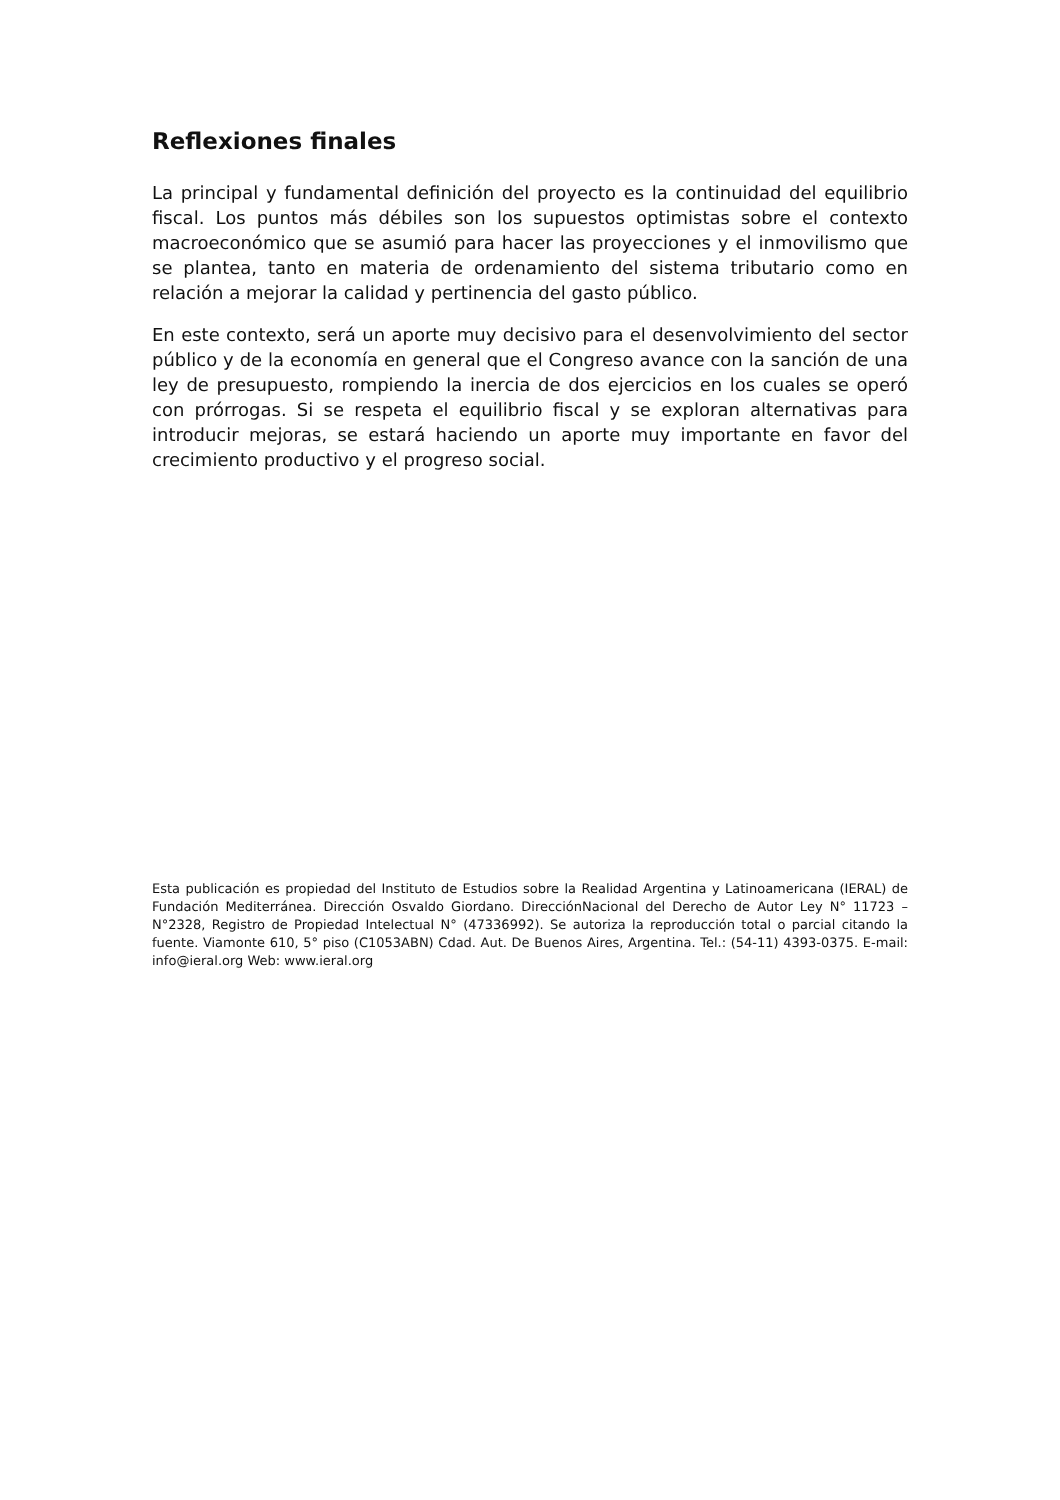Reflexiones finales
La principal y fundamental definición del proyecto es la continuidad del equilibrio fiscal. Los puntos más débiles son los supuestos optimistas sobre el contexto macroeconómico que se asumió para hacer las proyecciones y el inmovilismo que se plantea, tanto en materia de ordenamiento del sistema tributario como en relación a mejorar la calidad y pertinencia del gasto público.
En este contexto, será un aporte muy decisivo para el desenvolvimiento del sector público y de la economía en general que el Congreso avance con la sanción de una ley de presupuesto, rompiendo la inercia de dos ejercicios en los cuales se operó con prórrogas. Si se respeta el equilibrio fiscal y se exploran alternativas para introducir mejoras, se estará haciendo un aporte muy importante en favor del crecimiento productivo y el progreso social.
Esta publicación es propiedad del Instituto de Estudios sobre la Realidad Argentina y Latinoamericana (IERAL) de Fundación Mediterránea. Dirección Osvaldo Giordano. DirecciónNacional del Derecho de Autor Ley N° 11723 – N°2328, Registro de Propiedad Intelectual N° (47336992). Se autoriza la reproducción total o parcial citando la fuente. Viamonte 610, 5° piso (C1053ABN) Cdad. Aut. De Buenos Aires, Argentina. Tel.: (54-11) 4393-0375. E-mail: info@ieral.org Web: www.ieral.org